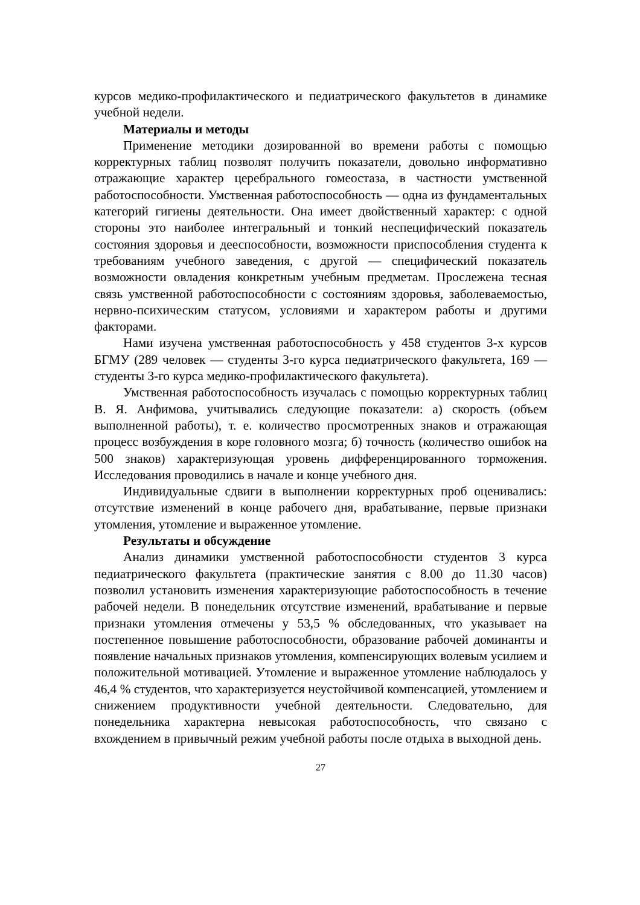курсов медико-профилактического и педиатрического факультетов в динамике учебной недели.
Материалы и методы
Применение методики дозированной во времени работы с помощью корректурных таблиц позволят получить показатели, довольно информативно отражающие характер церебрального гомеостаза, в частности умственной работоспособности. Умственная работоспособность — одна из фундаментальных категорий гигиены деятельности. Она имеет двойственный характер: с одной стороны это наиболее интегральный и тонкий неспецифический показатель состояния здоровья и дееспособности, возможности приспособления студента к требованиям учебного заведения, с другой — специфический показатель возможности овладения конкретным учебным предметам. Прослежена тесная связь умственной работоспособности с состояниям здоровья, заболеваемостью, нервно-психическим статусом, условиями и характером работы и другими факторами.
Нами изучена умственная работоспособность у 458 студентов 3-х курсов БГМУ (289 человек — студенты 3-го курса педиатрического факультета, 169 — студенты 3-го курса медико-профилактического факультета).
Умственная работоспособность изучалась с помощью корректурных таблиц В. Я. Анфимова, учитывались следующие показатели: а) скорость (объем выполненной работы), т. е. количество просмотренных знаков и отражающая процесс возбуждения в коре головного мозга; б) точность (количество ошибок на 500 знаков) характеризующая уровень дифференцированного торможения. Исследования проводились в начале и конце учебного дня.
Индивидуальные сдвиги в выполнении корректурных проб оценивались: отсутствие изменений в конце рабочего дня, врабатывание, первые признаки утомления, утомление и выраженное утомление.
Результаты и обсуждение
Анализ динамики умственной работоспособности студентов 3 курса педиатрического факультета (практические занятия с 8.00 до 11.30 часов) позволил установить изменения характеризующие работоспособность в течение рабочей недели. В понедельник отсутствие изменений, врабатывание и первые признаки утомления отмечены у 53,5 % обследованных, что указывает на постепенное повышение работоспособности, образование рабочей доминанты и появление начальных признаков утомления, компенсирующих волевым усилием и положительной мотивацией. Утомление и выраженное утомление наблюдалось у 46,4 % студентов, что характеризуется неустойчивой компенсацией, утомлением и снижением продуктивности учебной деятельности. Следовательно, для понедельника характерна невысокая работоспособность, что связано с вхождением в привычный режим учебной работы после отдыха в выходной день.
27